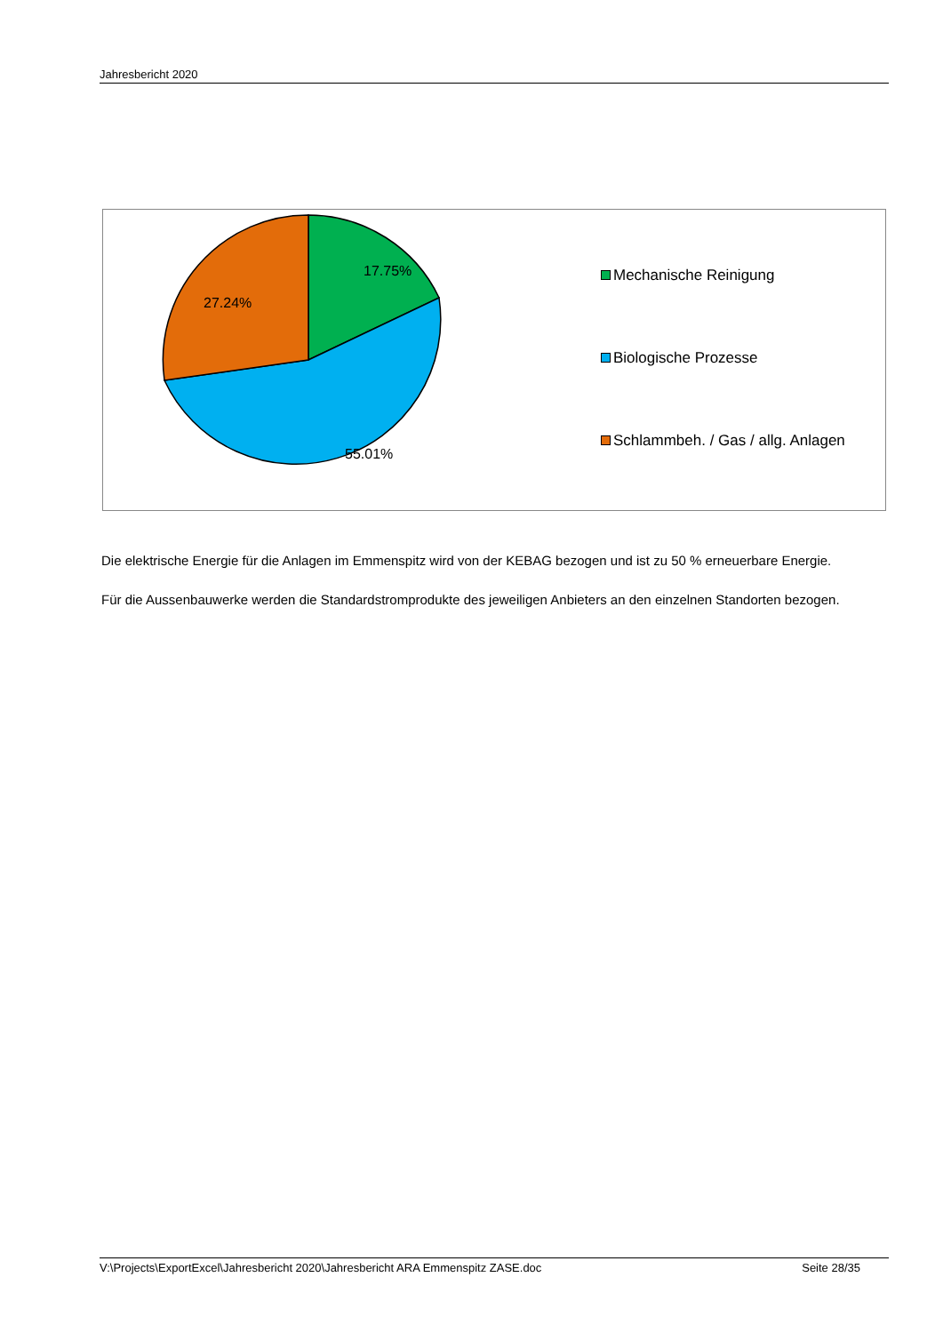Jahresbericht 2020
17.75%
27.24%
55.01%
Mechanische Reinigung
Biologische Prozesse
Schlammbeh. / Gas / allg. Anlagen
Die elektrische Energie für die Anlagen im Emmenspitz wird von der KEBAG bezogen und ist zu 50 % erneuerbare Energie.
Für die Aussenbauwerke werden die Standardstromprodukte des jeweiligen Anbieters an den einzelnen Standorten bezogen.
V:\Projects\ExportExcel\Jahresbericht 2020\Jahresbericht ARA Emmenspitz ZASE.doc Seite 28/35